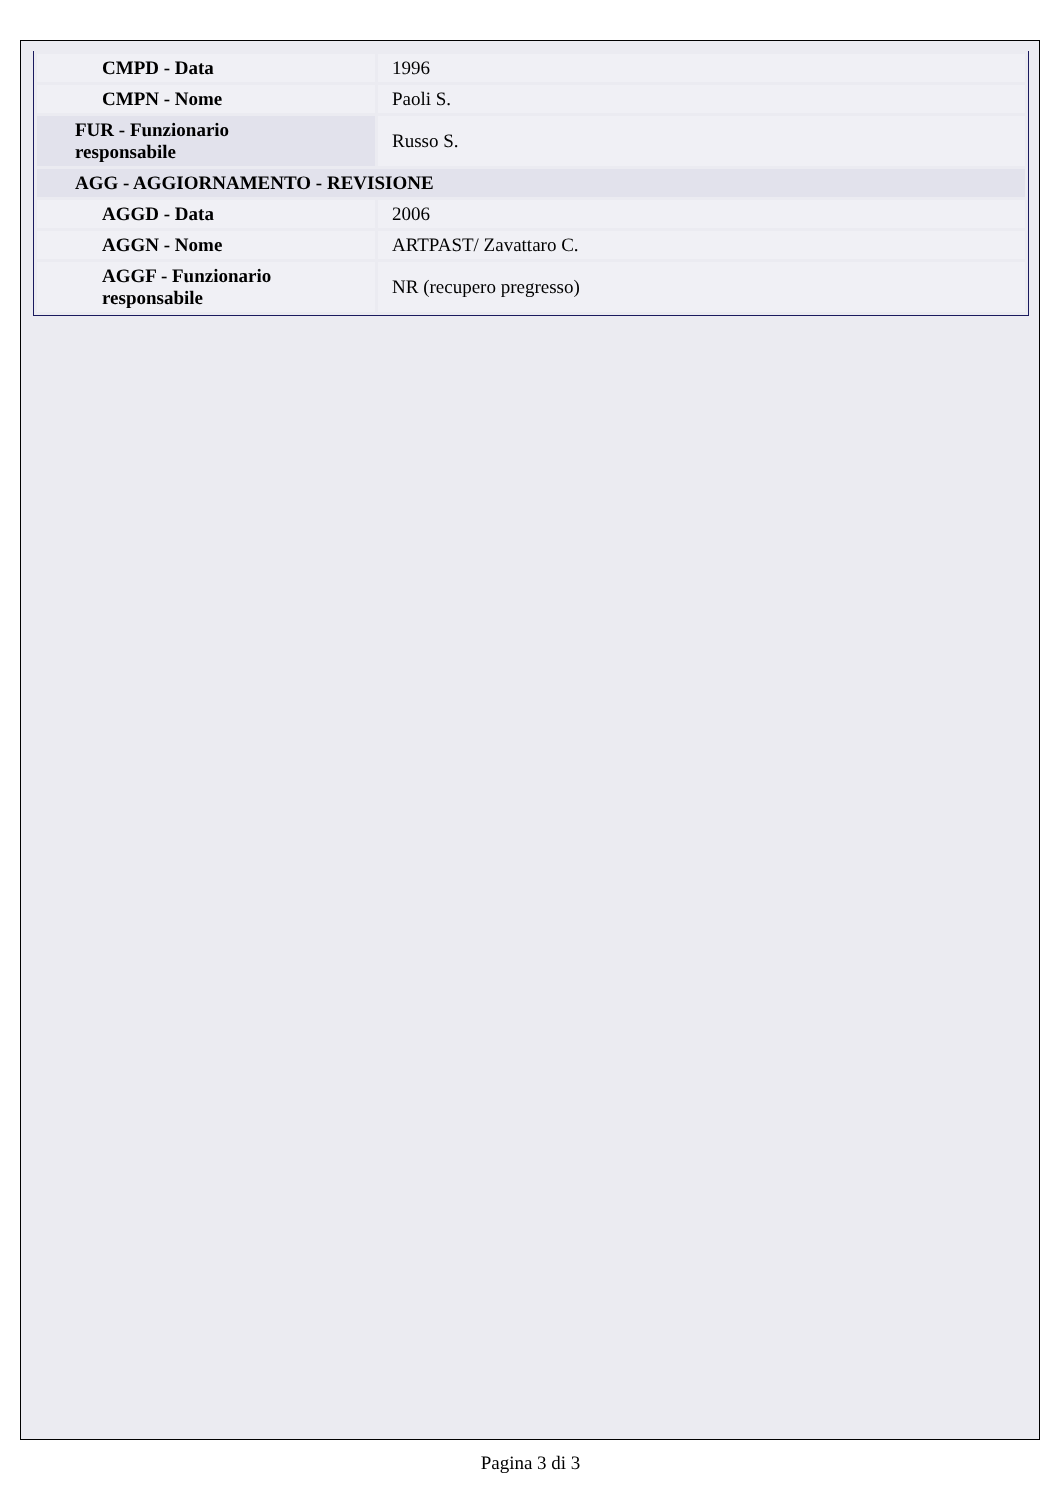| CMPD - Data | 1996 |
| CMPN - Nome | Paoli S. |
| FUR - Funzionario responsabile | Russo S. |
| AGG - AGGIORNAMENTO - REVISIONE | |
| AGGD - Data | 2006 |
| AGGN - Nome | ARTPAST/ Zavattaro C. |
| AGGF - Funzionario responsabile | NR (recupero pregresso) |
Pagina 3 di 3